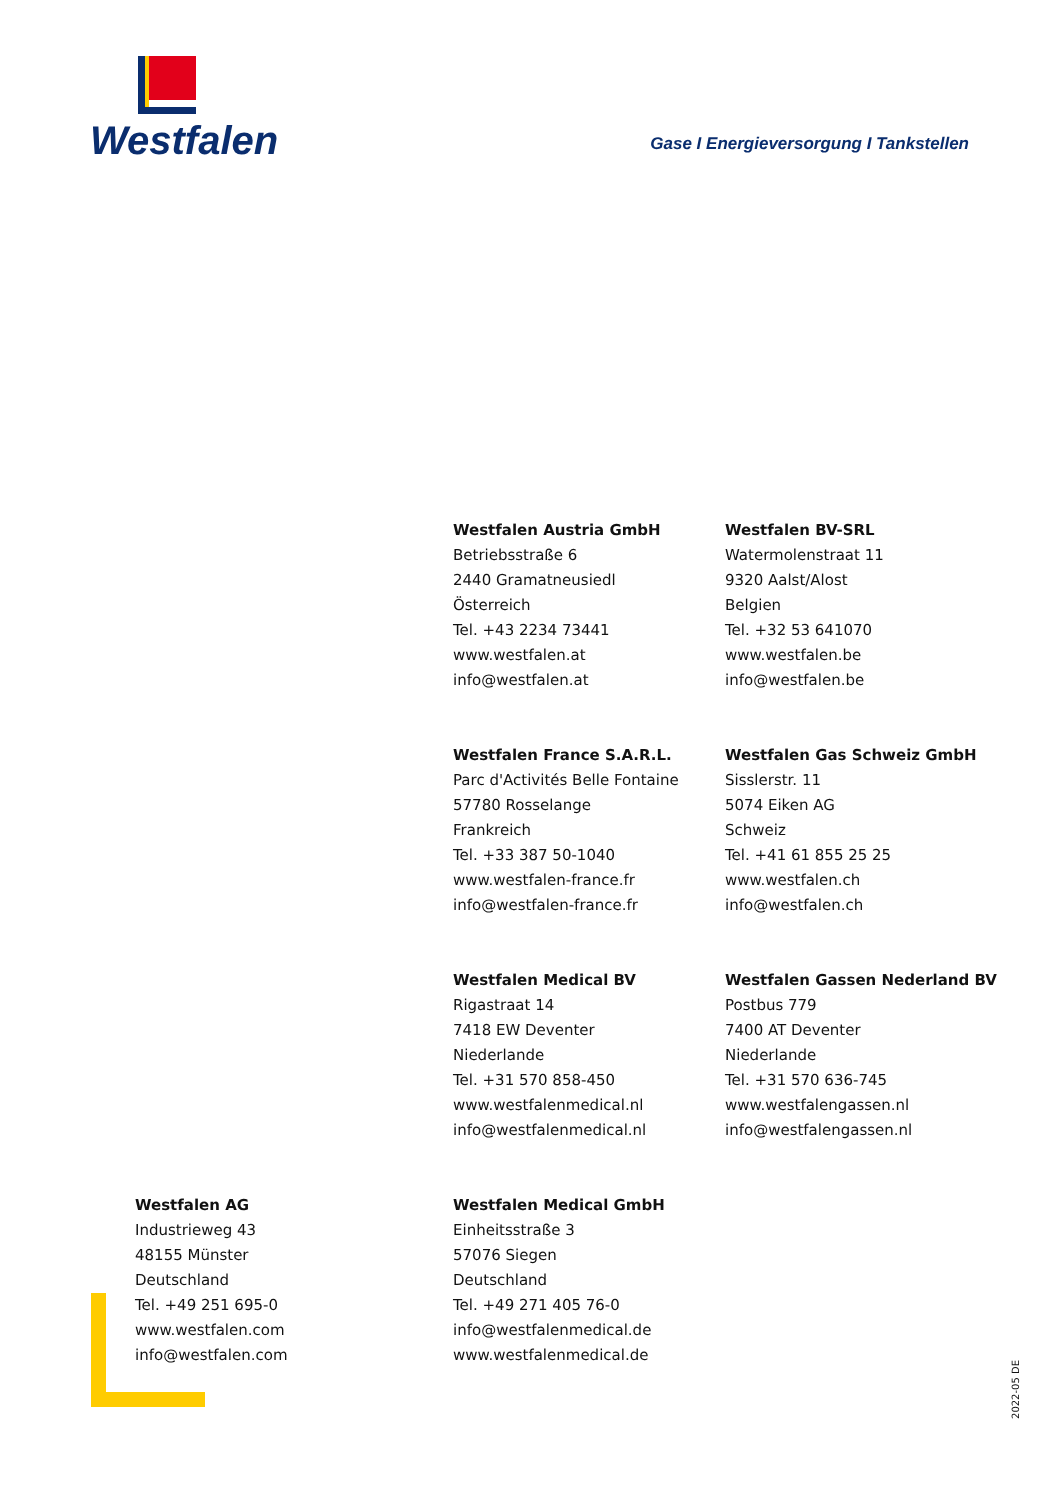Westfalen
Gase I Energieversorgung I Tankstellen
Westfalen Austria GmbH
Betriebsstraße 6
2440 Gramatneusiedl
Österreich
Tel. +43 2234 73441
www.westfalen.at
info@westfalen.at
Westfalen BV-SRL
Watermolenstraat 11
9320 Aalst/Alost
Belgien
Tel. +32 53 641070
www.westfalen.be
info@westfalen.be
Westfalen France S.A.R.L.
Parc d'Activités Belle Fontaine
57780 Rosselange
Frankreich
Tel. +33 387 50-1040
www.westfalen-france.fr
info@westfalen-france.fr
Westfalen Gas Schweiz GmbH
Sisslerstr. 11
5074 Eiken AG
Schweiz
Tel. +41 61 855 25 25
www.westfalen.ch
info@westfalen.ch
Westfalen Medical BV
Rigastraat 14
7418 EW Deventer
Niederlande
Tel. +31 570 858-450
www.westfalenmedical.nl
info@westfalenmedical.nl
Westfalen Gassen Nederland BV
Postbus 779
7400 AT Deventer
Niederlande
Tel. +31 570 636-745
www.westfalengassen.nl
info@westfalengassen.nl
Westfalen Medical GmbH
Einheitsstraße 3
57076 Siegen
Deutschland
Tel. +49 271 405 76-0
info@westfalenmedical.de
www.westfalenmedical.de
Westfalen AG
Industrieweg 43
48155 Münster
Deutschland
Tel. +49 251 695-0
www.westfalen.com
info@westfalen.com
2022-05 DE